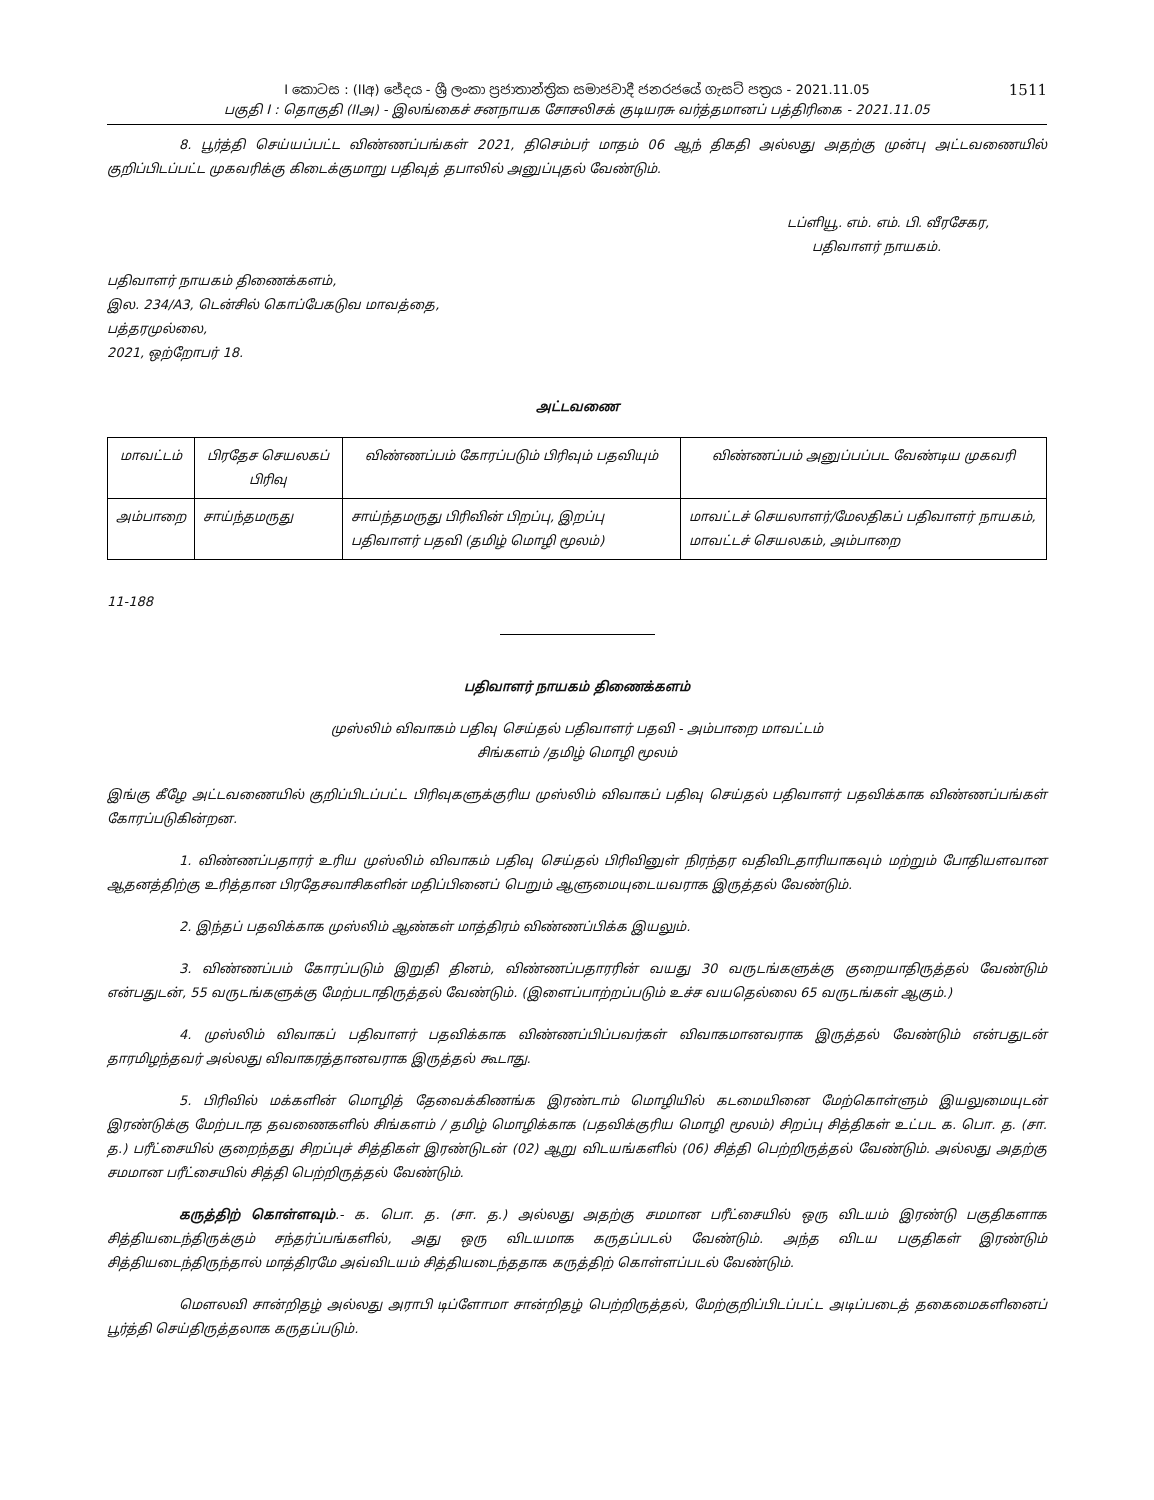1511 I කොටස : (IIඅ) ජේදය - ශ්‍රී ලංකා ප්‍රජාතාන්ත්‍රික සමාජවාදී ජනරජයේ ගැසට් පත්‍රය - 2021.11.05
பகுதி I : தொகுதி (IIஅ) - இலங்கைச் சனநாயக சோசலிசக் குடியரசு வர்த்தமானப் பத்திரிகை - 2021.11.05
8. பூர்த்தி செய்யப்பட்ட விண்ணப்பங்கள் 2021, திசெம்பர் மாதம் 06 ஆந் திகதி அல்லது அதற்கு முன்பு அட்டவணையில் குறிப்பிடப்பட்ட முகவரிக்கு கிடைக்குமாறு பதிவுத் தபாலில் அனுப்புதல் வேண்டும்.
டப்ளியூ. எம். எம். பி. வீரசேகர,
பதிவாளர் நாயகம்.
பதிவாளர் நாயகம் திணைக்களம்,
இல. 234/A3, டென்சில் கொப்பேகடுவ மாவத்தை,
பத்தரமுல்லை,
2021, ஒற்றோபர் 18.
அட்டவணை
| மாவட்டம் | பிரதேச செயலகப் பிரிவு | விண்ணப்பம் கோரப்படும் பிரிவும் பதவியும் | விண்ணப்பம் அனுப்பப்பட வேண்டிய முகவரி |
| அம்பாறை | சாய்ந்தமருது | சாய்ந்தமருது பிரிவின் பிறப்பு, இறப்பு பதிவாளர் பதவி (தமிழ் மொழி மூலம்) | மாவட்டச் செயலாளர்/மேலதிகப் பதிவாளர் நாயகம், மாவட்டச் செயலகம், அம்பாறை |
11-188
பதிவாளர் நாயகம் திணைக்களம்
முஸ்லிம் விவாகம் பதிவு செய்தல் பதிவாளர் பதவி - அம்பாறை மாவட்டம்
சிங்களம் /தமிழ் மொழி மூலம்
இங்கு கீழே அட்டவணையில் குறிப்பிடப்பட்ட பிரிவுகளுக்குரிய முஸ்லிம் விவாகப் பதிவு செய்தல் பதிவாளர் பதவிக்காக விண்ணப்பங்கள் கோரப்படுகின்றன.
1. விண்ணப்பதாரர் உரிய முஸ்லிம் விவாகம் பதிவு செய்தல் பிரிவினுள் நிரந்தர வதிவிடதாரியாகவும் மற்றும் போதியளவான ஆதனத்திற்கு உரித்தான பிரதேசவாசிகளின் மதிப்பினைப் பெறும் ஆளுமையுடையவராக இருத்தல் வேண்டும்.
2. இந்தப் பதவிக்காக முஸ்லிம் ஆண்கள் மாத்திரம் விண்ணப்பிக்க இயலும்.
3. விண்ணப்பம் கோரப்படும் இறுதி தினம், விண்ணப்பதாரரின் வயது 30 வருடங்களுக்கு குறையாதிருத்தல் வேண்டும் என்பதுடன், 55 வருடங்களுக்கு மேற்படாதிருத்தல் வேண்டும். (இளைப்பாற்றப்படும் உச்ச வயதெல்லை 65 வருடங்கள் ஆகும்.)
4. முஸ்லிம் விவாகப் பதிவாளர் பதவிக்காக விண்ணப்பிப்பவர்கள் விவாகமானவராக இருத்தல் வேண்டும் என்பதுடன் தாரமிழந்தவர் அல்லது விவாகரத்தானவராக இருத்தல் கூடாது.
5. பிரிவில் மக்களின் மொழித் தேவைக்கிணங்க இரண்டாம் மொழியில் கடமையினை மேற்கொள்ளும் இயலுமையுடன் இரண்டுக்கு மேற்படாத தவணைகளில் சிங்களம் / தமிழ் மொழிக்காக (பதவிக்குரிய மொழி மூலம்) சிறப்பு சித்திகள் உட்பட க. பொ. த. (சா. த.) பரீட்சையில் குறைந்தது சிறப்புச் சித்திகள் இரண்டுடன் (02) ஆறு விடயங்களில் (06) சித்தி பெற்றிருத்தல் வேண்டும். அல்லது அதற்கு சமமான பரீட்சையில் சித்தி பெற்றிருத்தல் வேண்டும்.
கருத்திற் கொள்ளவும்.- க. பொ. த. (சா. த.) அல்லது அதற்கு சமமான பரீட்சையில் ஒரு விடயம் இரண்டு பகுதிகளாக சித்தியடைந்திருக்கும் சந்தர்ப்பங்களில், அது ஒரு விடயமாக கருதப்படல் வேண்டும். அந்த விடய பகுதிகள் இரண்டும் சித்தியடைந்திருந்தால் மாத்திரமே அவ்விடயம் சித்தியடைந்ததாக கருத்திற் கொள்ளப்படல் வேண்டும்.
மௌலவி சான்றிதழ் அல்லது அராபி டிப்ளோமா சான்றிதழ் பெற்றிருத்தல், மேற்குறிப்பிடப்பட்ட அடிப்படைத் தகைமைகளினைப் பூர்த்தி செய்திருத்தலாக கருதப்படும்.